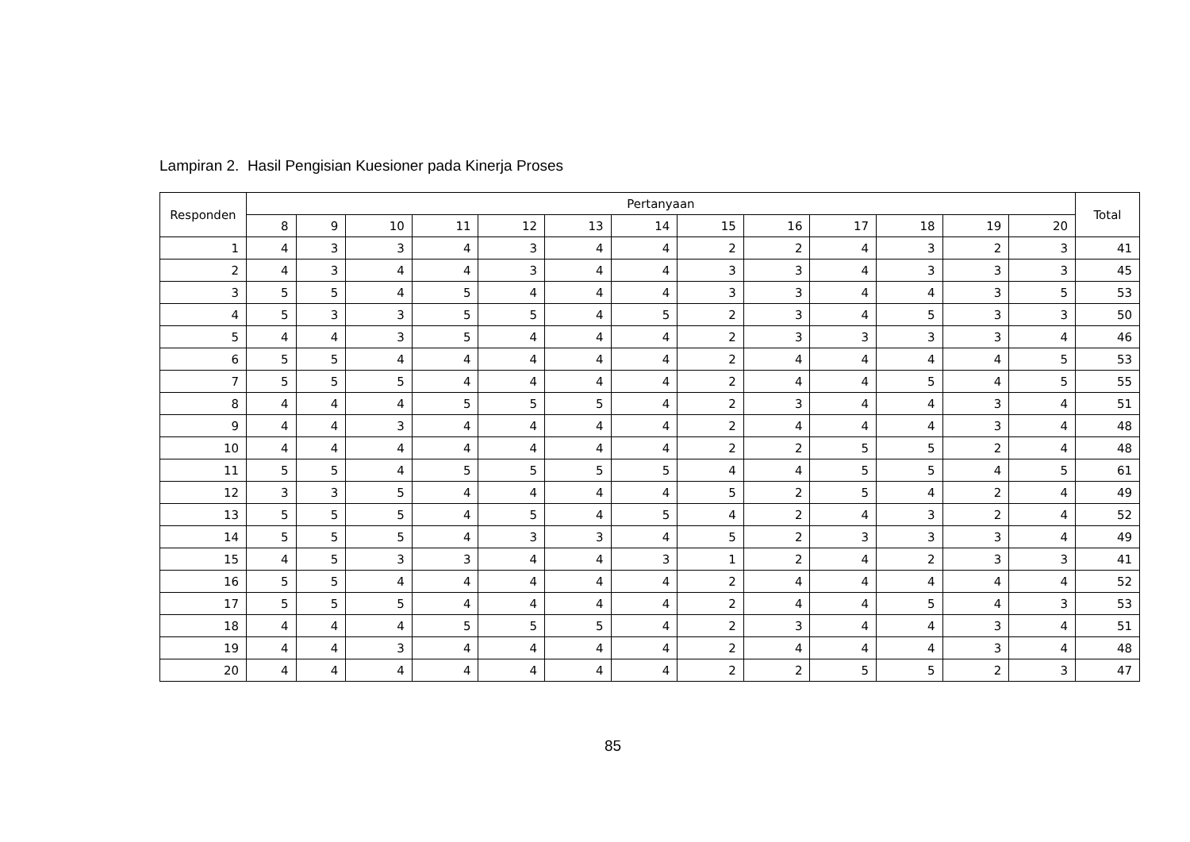Lampiran 2. Hasil Pengisian Kuesioner pada Kinerja Proses
| Responden | Pertanyaan | | | | | | | | | | | | | Total |
| --- | --- | --- | --- | --- | --- | --- | --- | --- | --- | --- | --- | --- | --- | --- |
| | 8 | 9 | 10 | 11 | 12 | 13 | 14 | 15 | 16 | 17 | 18 | 19 | 20 | |
| 1 | 4 | 3 | 3 | 4 | 3 | 4 | 4 | 2 | 2 | 4 | 3 | 2 | 3 | 41 |
| 2 | 4 | 3 | 4 | 4 | 3 | 4 | 4 | 3 | 3 | 4 | 3 | 3 | 3 | 45 |
| 3 | 5 | 5 | 4 | 5 | 4 | 4 | 4 | 3 | 3 | 4 | 4 | 3 | 5 | 53 |
| 4 | 5 | 3 | 3 | 5 | 5 | 4 | 5 | 2 | 3 | 4 | 5 | 3 | 3 | 50 |
| 5 | 4 | 4 | 3 | 5 | 4 | 4 | 4 | 2 | 3 | 3 | 3 | 3 | 4 | 46 |
| 6 | 5 | 5 | 4 | 4 | 4 | 4 | 4 | 2 | 4 | 4 | 4 | 4 | 5 | 53 |
| 7 | 5 | 5 | 5 | 4 | 4 | 4 | 4 | 2 | 4 | 4 | 5 | 4 | 5 | 55 |
| 8 | 4 | 4 | 4 | 5 | 5 | 5 | 4 | 2 | 3 | 4 | 4 | 3 | 4 | 51 |
| 9 | 4 | 4 | 3 | 4 | 4 | 4 | 4 | 2 | 4 | 4 | 4 | 3 | 4 | 48 |
| 10 | 4 | 4 | 4 | 4 | 4 | 4 | 4 | 2 | 2 | 5 | 5 | 2 | 4 | 48 |
| 11 | 5 | 5 | 4 | 5 | 5 | 5 | 5 | 4 | 4 | 5 | 5 | 4 | 5 | 61 |
| 12 | 3 | 3 | 5 | 4 | 4 | 4 | 4 | 5 | 2 | 5 | 4 | 2 | 4 | 49 |
| 13 | 5 | 5 | 5 | 4 | 5 | 4 | 5 | 4 | 2 | 4 | 3 | 2 | 4 | 52 |
| 14 | 5 | 5 | 5 | 4 | 3 | 3 | 4 | 5 | 2 | 3 | 3 | 3 | 4 | 49 |
| 15 | 4 | 5 | 3 | 3 | 4 | 4 | 3 | 1 | 2 | 4 | 2 | 3 | 3 | 41 |
| 16 | 5 | 5 | 4 | 4 | 4 | 4 | 4 | 2 | 4 | 4 | 4 | 4 | 4 | 52 |
| 17 | 5 | 5 | 5 | 4 | 4 | 4 | 4 | 2 | 4 | 4 | 5 | 4 | 3 | 53 |
| 18 | 4 | 4 | 4 | 5 | 5 | 5 | 4 | 2 | 3 | 4 | 4 | 3 | 4 | 51 |
| 19 | 4 | 4 | 3 | 4 | 4 | 4 | 4 | 2 | 4 | 4 | 4 | 3 | 4 | 48 |
| 20 | 4 | 4 | 4 | 4 | 4 | 4 | 4 | 2 | 2 | 5 | 5 | 2 | 3 | 47 |
85